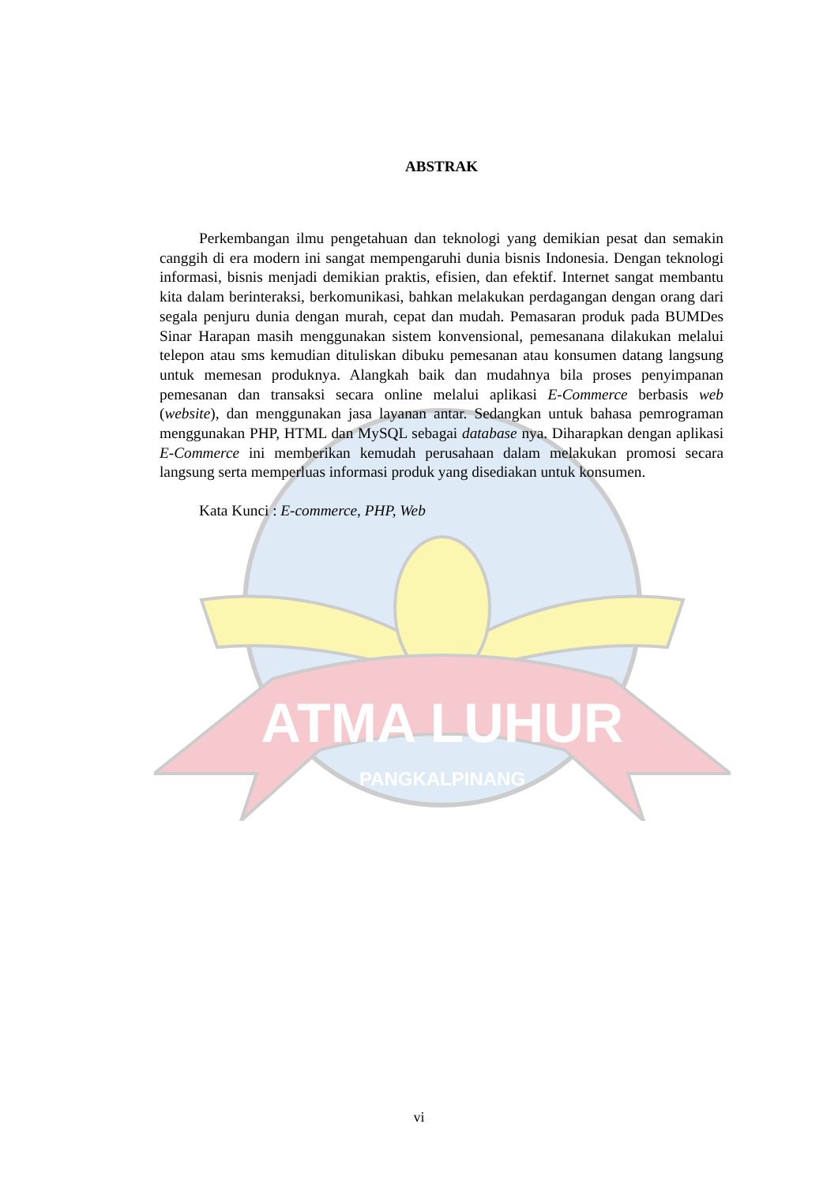ATMA LUHUR
PANGKALPINANG
ABSTRAK
Perkembangan ilmu pengetahuan dan teknologi yang demikian pesat dan semakin canggih di era modern ini sangat mempengaruhi dunia bisnis Indonesia. Dengan teknologi informasi, bisnis menjadi demikian praktis, efisien, dan efektif. Internet sangat membantu kita dalam berinteraksi, berkomunikasi, bahkan melakukan perdagangan dengan orang dari segala penjuru dunia dengan murah, cepat dan mudah. Pemasaran produk pada BUMDes Sinar Harapan masih menggunakan sistem konvensional, pemesanana dilakukan melalui telepon atau sms kemudian dituliskan dibuku pemesanan atau konsumen datang langsung untuk memesan produknya. Alangkah baik dan mudahnya bila proses penyimpanan pemesanan dan transaksi secara online melalui aplikasi E-Commerce berbasis web (website), dan menggunakan jasa layanan antar. Sedangkan untuk bahasa pemrograman menggunakan PHP, HTML dan MySQL sebagai database nya. Diharapkan dengan aplikasi E-Commerce ini memberikan kemudah perusahaan dalam melakukan promosi secara langsung serta memperluas informasi produk yang disediakan untuk konsumen.
Kata Kunci : E-commerce, PHP, Web
vi